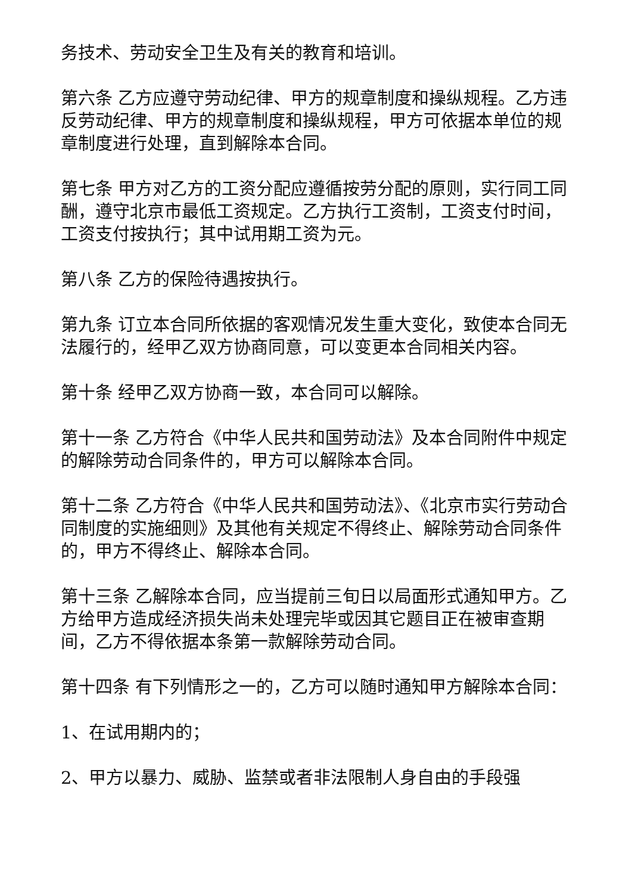务技术、劳动安全卫生及有关的教育和培训。
第六条 乙方应遵守劳动纪律、甲方的规章制度和操纵规程。乙方违反劳动纪律、甲方的规章制度和操纵规程，甲方可依据本单位的规章制度进行处理，直到解除本合同。
第七条 甲方对乙方的工资分配应遵循按劳分配的原则，实行同工同酬，遵守北京市最低工资规定。乙方执行工资制，工资支付时间，工资支付按执行；其中试用期工资为元。
第八条 乙方的保险待遇按执行。
第九条 订立本合同所依据的客观情况发生重大变化，致使本合同无法履行的，经甲乙双方协商同意，可以变更本合同相关内容。
第十条 经甲乙双方协商一致，本合同可以解除。
第十一条 乙方符合《中华人民共和国劳动法》及本合同附件中规定的解除劳动合同条件的，甲方可以解除本合同。
第十二条 乙方符合《中华人民共和国劳动法》、《北京市实行劳动合同制度的实施细则》及其他有关规定不得终止、解除劳动合同条件的，甲方不得终止、解除本合同。
第十三条 乙解除本合同，应当提前三旬日以局面形式通知甲方。乙方给甲方造成经济损失尚未处理完毕或因其它题目正在被审查期间，乙方不得依据本条第一款解除劳动合同。
第十四条 有下列情形之一的，乙方可以随时通知甲方解除本合同：
1、在试用期内的；
2、甲方以暴力、威胁、监禁或者非法限制人身自由的手段强